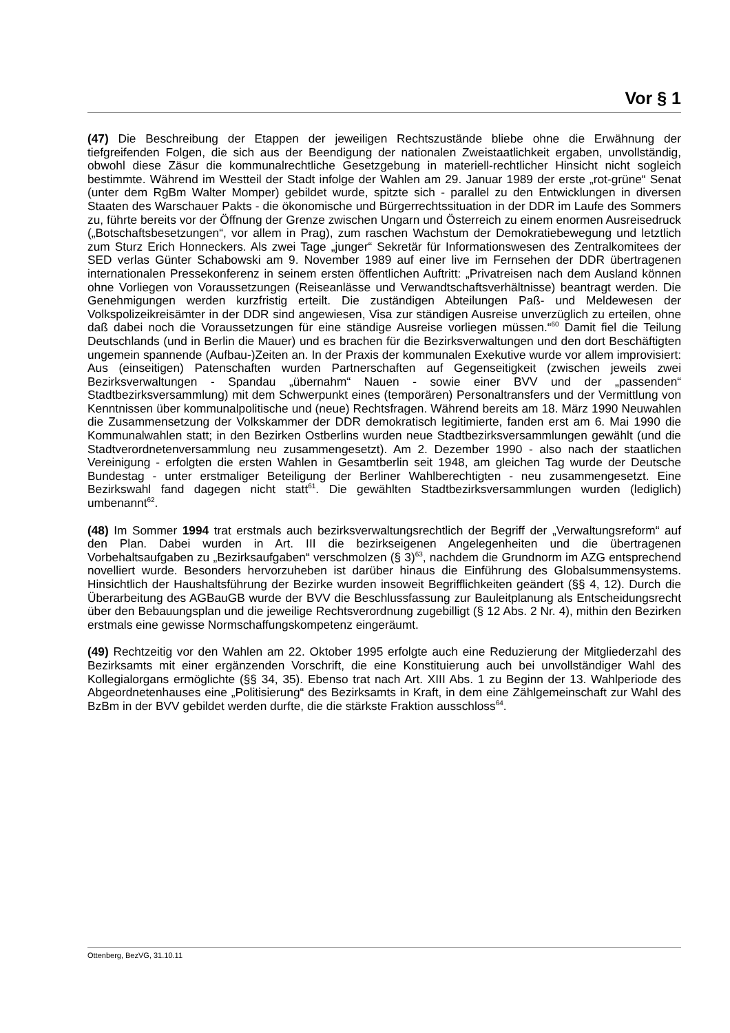Vor § 1
(47) Die Beschreibung der Etappen der jeweiligen Rechtszustände bliebe ohne die Erwähnung der tiefgreifenden Folgen, die sich aus der Beendigung der nationalen Zweistaatlichkeit ergaben, unvollständig, obwohl diese Zäsur die kommunalrechtliche Gesetzgebung in materiell-rechtlicher Hinsicht nicht sogleich bestimmte. Während im Westteil der Stadt infolge der Wahlen am 29. Januar 1989 der erste „rot-grüne“ Senat (unter dem RgBm Walter Momper) gebildet wurde, spitzte sich - parallel zu den Entwicklungen in diversen Staaten des Warschauer Pakts - die ökonomische und Bürgerrechtssituation in der DDR im Laufe des Sommers zu, führte bereits vor der Öffnung der Grenze zwischen Ungarn und Österreich zu einem enormen Ausreisedruck („Botschaftsbesetzungen“, vor allem in Prag), zum raschen Wachstum der Demokratiebewegung und letztlich zum Sturz Erich Honneckers. Als zwei Tage „junger“ Sekretär für Informationswesen des Zentralkomitees der SED verlas Günter Schabowski am 9. November 1989 auf einer live im Fernsehen der DDR übertragenen internationalen Pressekonferenz in seinem ersten öffentlichen Auftritt: „Privatreisen nach dem Ausland können ohne Vorliegen von Voraussetzungen (Reiseanlässe und Verwandtschaftsverhältnisse) beantragt werden. Die Genehmigungen werden kurzfristig erteilt. Die zuständigen Abteilungen Paß- und Meldewesen der Volkspolizeikreisämter in der DDR sind angewiesen, Visa zur ständigen Ausreise unverzüglich zu erteilen, ohne daß dabei noch die Voraussetzungen für eine ständige Ausreise vorliegen müssen.“<sup>60</sup> Damit fiel die Teilung Deutschlands (und in Berlin die Mauer) und es brachen für die Bezirksverwaltungen und den dort Beschäftigten ungemein spannende (Aufbau-)Zeiten an. In der Praxis der kommunalen Exekutive wurde vor allem improvisiert: Aus (einseitigen) Patenschaften wurden Partnerschaften auf Gegenseitigkeit (zwischen jeweils zwei Bezirksverwaltungen - Spandau „übernahm“ Nauen - sowie einer BVV und der „passenden“ Stadtbezirksversammlung) mit dem Schwerpunkt eines (temporären) Personaltransfers und der Vermittlung von Kenntnissen über kommunalpolitische und (neue) Rechtsfragen. Während bereits am 18. März 1990 Neuwahlen die Zusammensetzung der Volkskammer der DDR demokratisch legitimierte, fanden erst am 6. Mai 1990 die Kommunalwahlen statt; in den Bezirken Ostberlins wurden neue Stadtbezirksversammlungen gewählt (und die Stadtverordnetenversammlung neu zusammengesetzt). Am 2. Dezember 1990 - also nach der staatlichen Vereinigung - erfolgten die ersten Wahlen in Gesamtberlin seit 1948, am gleichen Tag wurde der Deutsche Bundestag - unter erstmaliger Beteiligung der Berliner Wahlberechtigten - neu zusammengesetzt. Eine Bezirkswahl fand dagegen nicht statt<sup>61</sup>. Die gewählten Stadtbezirksversammlungen wurden (lediglich) umbenannt<sup>62</sup>.
(48) Im Sommer 1994 trat erstmals auch bezirksverwaltungsrechtlich der Begriff der „Verwaltungsreform“ auf den Plan. Dabei wurden in Art. III die bezirkseigenen Angelegenheiten und die übertragenen Vorbehaltsaufgaben zu „Bezirksaufgaben“ verschmolzen (§ 3)<sup>63</sup>, nachdem die Grundnorm im AZG entsprechend novelliert wurde. Besonders hervorzuheben ist darüber hinaus die Einführung des Globalsummensystems. Hinsichtlich der Haushaltsführung der Bezirke wurden insoweit Begrifflichkeiten geändert (§§ 4, 12). Durch die Überarbeitung des AGBauGB wurde der BVV die Beschlussfassung zur Bauleitplanung als Entscheidungsrecht über den Bebauungsplan und die jeweilige Rechtsverordnung zugebilligt (§ 12 Abs. 2 Nr. 4), mithin den Bezirken erstmals eine gewisse Normschaffungskompetenz eingeräumt.
(49) Rechtzeitig vor den Wahlen am 22. Oktober 1995 erfolgte auch eine Reduzierung der Mitgliederzahl des Bezirksamts mit einer ergänzenden Vorschrift, die eine Konstituierung auch bei unvollständiger Wahl des Kollegialorgans ermöglichte (§§ 34, 35). Ebenso trat nach Art. XIII Abs. 1 zu Beginn der 13. Wahlperiode des Abgeordnetenhauses eine „Politisierung“ des Bezirksamts in Kraft, in dem eine Zählgemeinschaft zur Wahl des BzBm in der BVV gebildet werden durfte, die die stärkste Fraktion ausschloss<sup>64</sup>.
Ottenberg, BezVG, 31.10.11